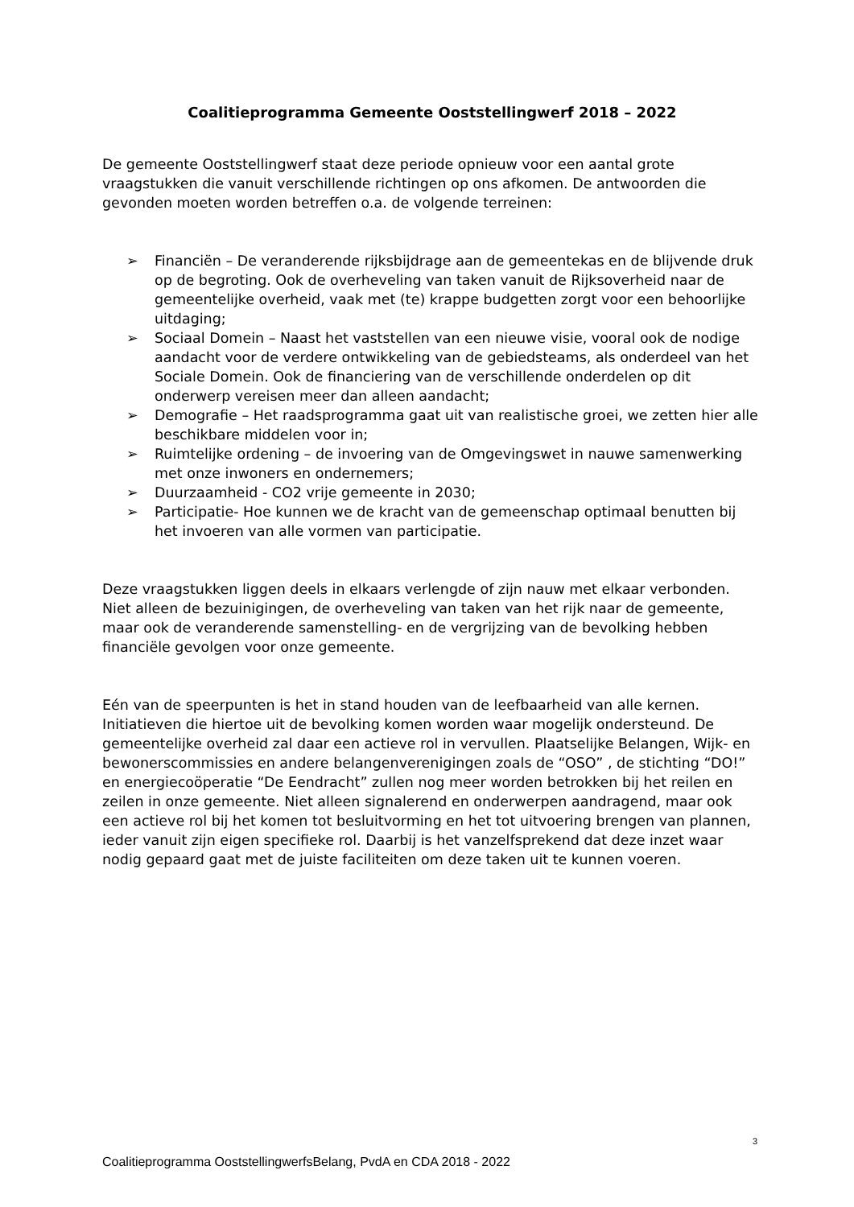Coalitieprogramma Gemeente Ooststellingwerf 2018 – 2022
De gemeente Ooststellingwerf staat deze periode opnieuw voor een aantal grote vraagstukken die vanuit verschillende richtingen op ons afkomen. De antwoorden die gevonden moeten worden betreffen o.a. de volgende terreinen:
➢ Financiën – De veranderende rijksbijdrage aan de gemeentekas en de blijvende druk op de begroting. Ook de overheveling van taken vanuit de Rijksoverheid naar de gemeentelijke overheid, vaak met (te) krappe budgetten zorgt voor een behoorlijke uitdaging;
➢ Sociaal Domein – Naast het vaststellen van een nieuwe visie, vooral ook de nodige aandacht voor de verdere ontwikkeling van de gebiedsteams, als onderdeel van het Sociale Domein. Ook de financiering van de verschillende onderdelen op dit onderwerp vereisen meer dan alleen aandacht;
➢ Demografie – Het raadsprogramma gaat uit van realistische groei, we zetten hier alle beschikbare middelen voor in;
➢ Ruimtelijke ordening – de invoering van de Omgevingswet in nauwe samenwerking met onze inwoners en ondernemers;
➢ Duurzaamheid - CO2 vrije gemeente in 2030;
➢ Participatie- Hoe kunnen we de kracht van de gemeenschap optimaal benutten bij het invoeren van alle vormen van participatie.
Deze vraagstukken liggen deels in elkaars verlengde of zijn nauw met elkaar verbonden. Niet alleen de bezuinigingen, de overheveling van taken van het rijk naar de gemeente, maar ook de veranderende samenstelling- en de vergrijzing van de bevolking hebben financiële gevolgen voor onze gemeente.
Eén van de speerpunten is het in stand houden van de leefbaarheid van alle kernen. Initiatieven die hiertoe uit de bevolking komen worden waar mogelijk ondersteund. De gemeentelijke overheid zal daar een actieve rol in vervullen. Plaatselijke Belangen, Wijk- en bewonerscommissies en andere belangenverenigingen zoals de “OSO” , de stichting “DO!” en energiecoöperatie “De Eendracht” zullen nog meer worden betrokken bij het reilen en zeilen in onze gemeente. Niet alleen signalerend en onderwerpen aandragend, maar ook een actieve rol bij het komen tot besluitvorming en het tot uitvoering brengen van plannen, ieder vanuit zijn eigen specifieke rol. Daarbij is het vanzelfsprekend dat deze inzet waar nodig gepaard gaat met de juiste faciliteiten om deze taken uit te kunnen voeren.
3
Coalitieprogramma OoststellingwerfsBelang, PvdA en CDA 2018 - 2022